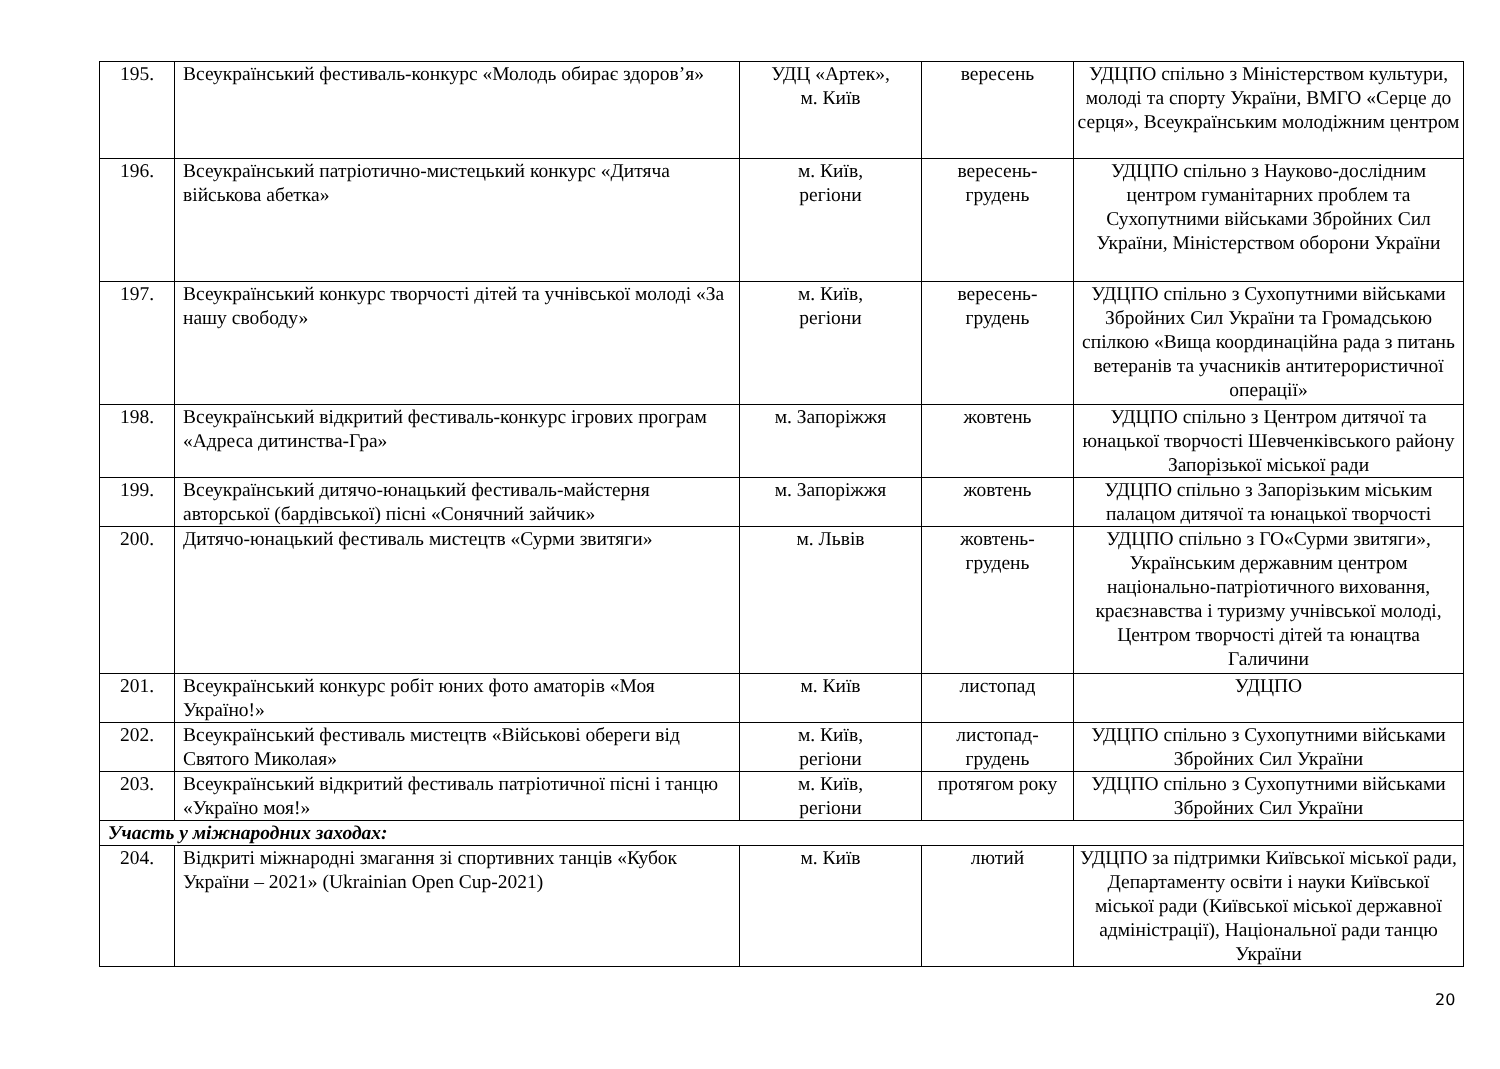| 195. | Всеукраїнський фестиваль-конкурс «Молодь обирає здоров’я» | УДЦ «Артек», м. Київ | вересень | УДЦПО спільно з Міністерством культури, молоді та спорту України, ВМГО «Серце до серця», Всеукраїнським молодіжним центром |
| 196. | Всеукраїнський патріотично-мистецький конкурс «Дитяча військова абетка» | м. Київ, регіони | вересень- грудень | УДЦПО спільно з Науково-дослідним центром гуманітарних проблем та Сухопутними військами Збройних Сил України, Міністерством оборони України |
| 197. | Всеукраїнський конкурс творчості дітей та учнівської молоді «За нашу свободу» | м. Київ, регіони | вересень- грудень | УДЦПО спільно з Сухопутними військами Збройних Сил України та Громадською спілкою «Вища координаційна рада з питань ветеранів та учасників антитерористичної операції» |
| 198. | Всеукраїнський відкритий фестиваль-конкурс ігрових програм «Адреса дитинства-Гра» | м. Запоріжжя | жовтень | УДЦПО спільно з Центром дитячої та юнацької творчості Шевченківського району Запорізької міської ради |
| 199. | Всеукраїнський дитячо-юнацький фестиваль-майстерня авторської (бардівської) пісні «Сонячний зайчик» | м. Запоріжжя | жовтень | УДЦПО спільно з Запорізьким міським палацом дитячої та юнацької творчості |
| 200. | Дитячо-юнацький фестиваль мистецтв «Сурми звитяги» | м. Львів | жовтень- грудень | УДЦПО спільно з ГО«Сурми звитяги», Українським державним центром національно-патріотичного виховання, краєзнавства і туризму учнівської молоді, Центром творчості дітей та юнацтва Галичини |
| 201. | Всеукраїнський конкурс робіт юних фото аматорів «Моя Україно!» | м. Київ | листопад | УДЦПО |
| 202. | Всеукраїнський фестиваль мистецтв «Військові обереги від Святого Миколая» | м. Київ, регіони | листопад- грудень | УДЦПО спільно з Сухопутними військами Збройних Сил України |
| 203. | Всеукраїнський відкритий фестиваль патріотичної пісні і танцю «Україно моя!» | м. Київ, регіони | протягом року | УДЦПО спільно з Сухопутними військами Збройних Сил України |
| Участь у міжнародних заходах: | | | | |
| 204. | Відкриті міжнародні змагання зі спортивних танців «Кубок України – 2021» (Ukrainian Open Cup-2021) | м. Київ | лютий | УДЦПО за підтримки Київської міської ради, Департаменту освіти і науки Київської міської ради (Київської міської державної адміністрації), Національної ради танцю України |
20